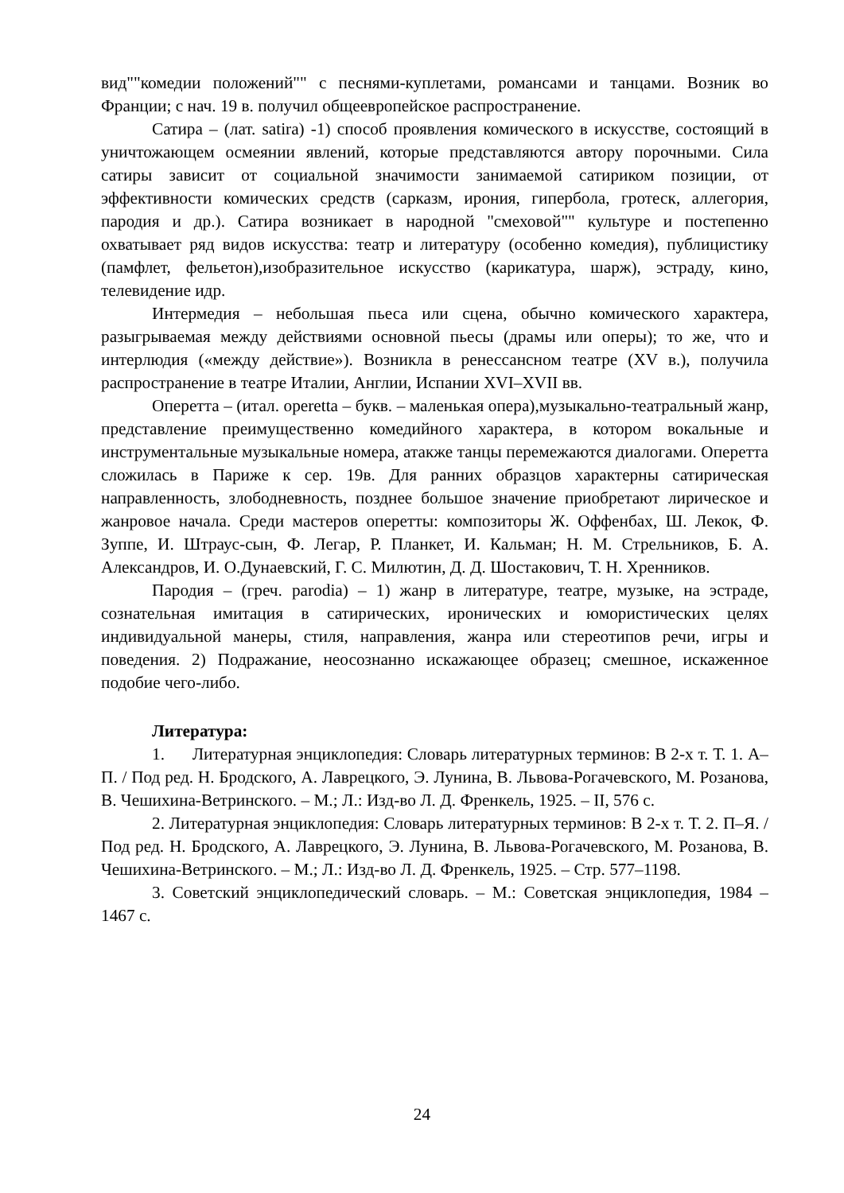вид""комедии положений"" с песнями-куплетами, романсами и танцами. Возник во Франции; с нач. 19 в. получил общеевропейское распространение.
Сатира – (лат. satira) -1) способ проявления комического в искусстве, состоящий в уничтожающем осмеянии явлений, которые представляются автору порочными. Сила сатиры зависит от социальной значимости занимаемой сатириком позиции, от эффективности комических средств (сарказм, ирония, гипербола, гротеск, аллегория, пародия и др.). Сатира возникает в народной "смеховой"" культуре и постепенно охватывает ряд видов искусства: театр и литературу (особенно комедия), публицистику (памфлет, фельетон),изобразительное искусство (карикатура, шарж), эстраду, кино, телевидение идр.
Интермедия – небольшая пьеса или сцена, обычно комического характера, разыгрываемая между действиями основной пьесы (драмы или оперы); то же, что и интерлюдия («между действие»). Возникла в ренессансном театре (XV в.), получила распространение в театре Италии, Англии, Испании XVI–XVII вв.
Оперетта – (итал. operetta – букв. – маленькая опера),музыкально-театральный жанр, представление преимущественно комедийного характера, в котором вокальные и инструментальные музыкальные номера, атакже танцы перемежаются диалогами. Оперетта сложилась в Париже к сер. 19в. Для ранних образцов характерны сатирическая направленность, злободневность, позднее большое значение приобретают лирическое и жанровое начала. Среди мастеров оперетты: композиторы Ж. Оффенбах, Ш. Лекок, Ф. Зуппе, И. Штраус-сын, Ф. Легар, Р. Планкет, И. Кальман; Н. М. Стрельников, Б. А. Александров, И. О.Дунаевский, Г. С. Милютин, Д. Д. Шостакович, Т. Н. Хренников.
Пародия – (греч. parodia) – 1) жанр в литературе, театре, музыке, на эстраде, сознательная имитация в сатирических, иронических и юмористических целях индивидуальной манеры, стиля, направления, жанра или стереотипов речи, игры и поведения. 2) Подражание, неосознанно искажающее образец; смешное, искаженное подобие чего-либо.
Литература:
1. Литературная энциклопедия: Словарь литературных терминов: В 2-х т. Т. 1. А–П. / Под ред. Н. Бродского, А. Лаврецкого, Э. Лунина, В. Львова-Рогачевского, М. Розанова, В. Чешихина-Ветринского. – М.; Л.: Изд-во Л. Д. Френкель, 1925. – II, 576 с.
2. Литературная энциклопедия: Словарь литературных терминов: В 2-х т. Т. 2. П–Я. / Под ред. Н. Бродского, А. Лаврецкого, Э. Лунина, В. Львова-Рогачевского, М. Розанова, В. Чешихина-Ветринского. – М.; Л.: Изд-во Л. Д. Френкель, 1925. – Стр. 577–1198.
3. Советский энциклопедический словарь. – М.: Советская энциклопедия, 1984 – 1467 с.
24